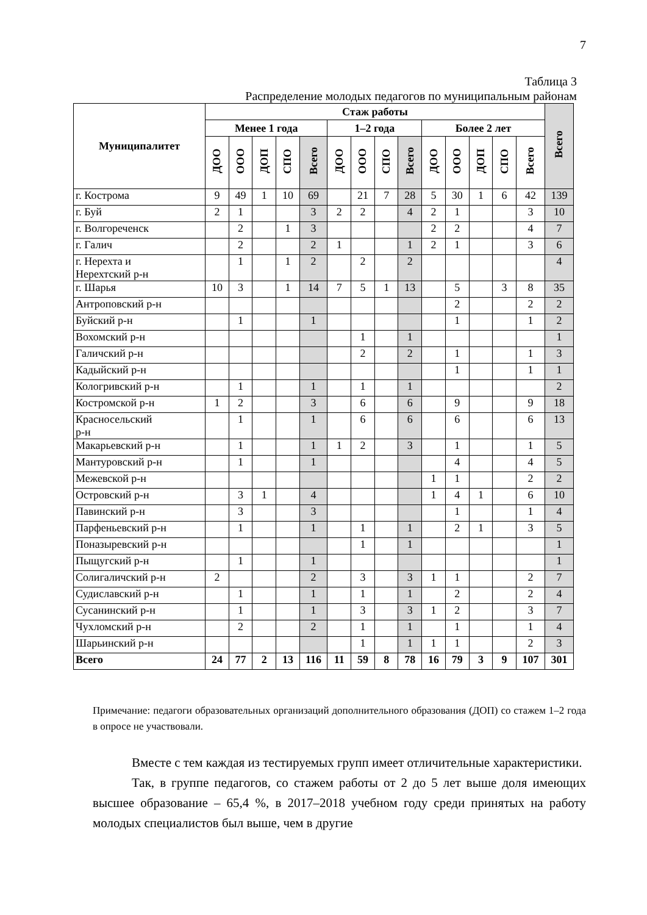7
Таблица 3
Распределение молодых педагогов по муниципальным районам
| Муниципалитет | Стаж работы | | | | | | | | | | | | | | Всего |
| --- | --- | --- | --- | --- | --- | --- | --- | --- | --- | --- | --- | --- | --- | --- | --- |
| | Менее 1 года | | | | | 1–2 года | | | | Более 2 лет | | | | | |
| | ДОО | ООО | ДОП | СПО | Всего | ДОО | ООО | СПО | Всего | ДОО | ООО | ДОП | СПО | Всего | |
| г. Кострома | 9 | 49 | 1 | 10 | 69 | | 21 | 7 | 28 | 5 | 30 | 1 | 6 | 42 | 139 |
| г. Буй | 2 | 1 | | | 3 | 2 | 2 | | 4 | 2 | 1 | | | 3 | 10 |
| г. Волгореченск | | 2 | | 1 | 3 | | | | | 2 | 2 | | | 4 | 7 |
| г. Галич | | 2 | | | 2 | 1 | | | 1 | 2 | 1 | | | 3 | 6 |
| г. Нерехта и Нерехтский р-н | | 1 | | 1 | 2 | | 2 | | 2 | | | | | | 4 |
| г. Шарья | 10 | 3 | | 1 | 14 | 7 | 5 | 1 | 13 | | 5 | | 3 | 8 | 35 |
| Антроповский р-н | | | | | | | | | | | 2 | | | 2 | 2 |
| Буйский р-н | | 1 | | | 1 | | | | | | 1 | | | 1 | 2 |
| Вохомский р-н | | | | | | | 1 | | 1 | | | | | | 1 |
| Галичский р-н | | | | | | | 2 | | 2 | | 1 | | | 1 | 3 |
| Кадыйский р-н | | | | | | | | | | | 1 | | | 1 | 1 |
| Кологривский р-н | | 1 | | | 1 | | 1 | | 1 | | | | | | 2 |
| Костромской р-н | 1 | 2 | | | 3 | | 6 | | 6 | | 9 | | | 9 | 18 |
| Красносельский р-н | | 1 | | | 1 | | 6 | | 6 | | 6 | | | 6 | 13 |
| Макарьевский р-н | | 1 | | | 1 | 1 | 2 | | 3 | | 1 | | | 1 | 5 |
| Мантуровский р-н | | 1 | | | 1 | | | | | | 4 | | | 4 | 5 |
| Межевской р-н | | | | | | | | | | 1 | 1 | | | 2 | 2 |
| Островский р-н | | 3 | 1 | | 4 | | | | | 1 | 4 | 1 | | 6 | 10 |
| Павинский р-н | | 3 | | | 3 | | | | | | 1 | | | 1 | 4 |
| Парфеньевский р-н | | 1 | | | 1 | | 1 | | 1 | | 2 | 1 | | 3 | 5 |
| Поназыревский р-н | | | | | | | 1 | | 1 | | | | | | 1 |
| Пыщугский р-н | | 1 | | | 1 | | | | | | | | | | 1 |
| Солигаличский р-н | 2 | | | | 2 | | 3 | | 3 | 1 | 1 | | | 2 | 7 |
| Судиславский р-н | | 1 | | | 1 | | 1 | | 1 | | 2 | | | 2 | 4 |
| Сусанинский р-н | | 1 | | | 1 | | 3 | | 3 | 1 | 2 | | | 3 | 7 |
| Чухломский р-н | | 2 | | | 2 | | 1 | | 1 | | 1 | | | 1 | 4 |
| Шарьинский р-н | | | | | | | 1 | | 1 | 1 | 1 | | | 2 | 3 |
| Всего | 24 | 77 | 2 | 13 | 116 | 11 | 59 | 8 | 78 | 16 | 79 | 3 | 9 | 107 | 301 |
Примечание: педагоги образовательных организаций дополнительного образования (ДОП) со стажем 1–2 года в опросе не участвовали.
Вместе с тем каждая из тестируемых групп имеет отличительные характеристики.
Так, в группе педагогов, со стажем работы от 2 до 5 лет выше доля имеющих высшее образование – 65,4 %, в 2017–2018 учебном году среди принятых на работу молодых специалистов был выше, чем в другие